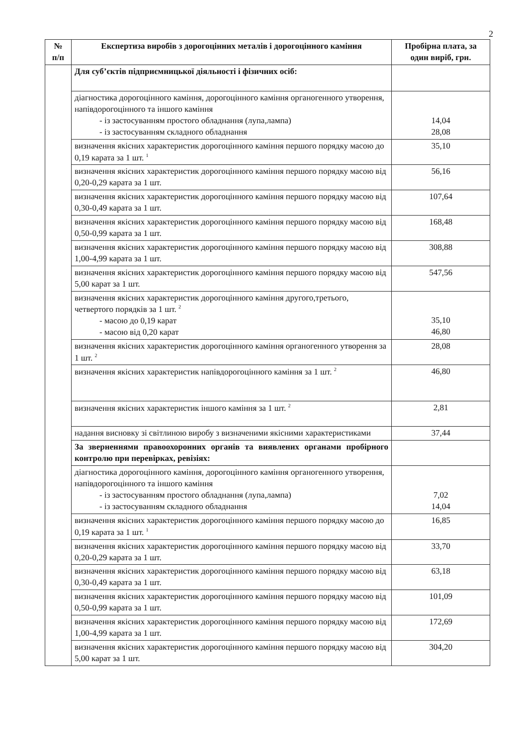2
| № п/п | Експертиза виробів з дорогоцінних металів і дорогоцінного каміння | Пробірна плата, за один виріб, грн. |
| --- | --- | --- |
| | Для суб’єктів підприємницької діяльності і фізичних осіб: | |
| | діагностика дорогоцінного каміння, дорогоцінного каміння органогенного утворення, напівдорогоцінного та іншого каміння - із застосуванням простого обладнання (лупа,лампа) - із застосуванням складного обладнання | 14,04 28,08 |
| | визначення якісних характеристик дорогоцінного каміння першого порядку масою до 0,19 карата за 1 шт. <sup>1</sup> | 35,10 |
| | визначення якісних характеристик дорогоцінного каміння першого порядку масою від 0,20-0,29 карата за 1 шт. | 56,16 |
| | визначення якісних характеристик дорогоцінного каміння першого порядку масою від 0,30-0,49 карата за 1 шт. | 107,64 |
| | визначення якісних характеристик дорогоцінного каміння першого порядку масою від 0,50-0,99 карата за 1 шт. | 168,48 |
| | визначення якісних характеристик дорогоцінного каміння першого порядку масою від 1,00-4,99 карата за 1 шт. | 308,88 |
| | визначення якісних характеристик дорогоцінного каміння першого порядку масою від 5,00 карат за 1 шт. | 547,56 |
| | визначення якісних характеристик дорогоцінного каміння другого,третього, четвертого порядків за 1 шт. <sup>2</sup> - масою до 0,19 карат - масою від 0,20 карат | 35,10 46,80 |
| | визначення якісних характеристик дорогоцінного каміння органогенного утворення за 1 шт. <sup>2</sup> | 28,08 |
| | визначення якісних характеристик напівдорогоцінного каміння за 1 шт. <sup>2</sup> | 46,80 |
| | визначення якісних характеристик іншого каміння за 1 шт. <sup>2</sup> | 2,81 |
| | надання висновку зі світлиною виробу з визначеними якісними характеристиками | 37,44 |
| | За зверненнями правоохоронних органів та виявлених органами пробірного контролю при перевірках, ревізіях: | |
| | діагностика дорогоцінного каміння, дорогоцінного каміння органогенного утворення, напівдорогоцінного та іншого каміння - із застосуванням простого обладнання (лупа,лампа) - із застосуванням складного обладнання | 7,02 14,04 |
| | визначення якісних характеристик дорогоцінного каміння першого порядку масою до 0,19 карата за 1 шт. <sup>1</sup> | 16,85 |
| | визначення якісних характеристик дорогоцінного каміння першого порядку масою від 0,20-0,29 карата за 1 шт. | 33,70 |
| | визначення якісних характеристик дорогоцінного каміння першого порядку масою від 0,30-0,49 карата за 1 шт. | 63,18 |
| | визначення якісних характеристик дорогоцінного каміння першого порядку масою від 0,50-0,99 карата за 1 шт. | 101,09 |
| | визначення якісних характеристик дорогоцінного каміння першого порядку масою від 1,00-4,99 карата за 1 шт. | 172,69 |
| | визначення якісних характеристик дорогоцінного каміння першого порядку масою від 5,00 карат за 1 шт. | 304,20 |